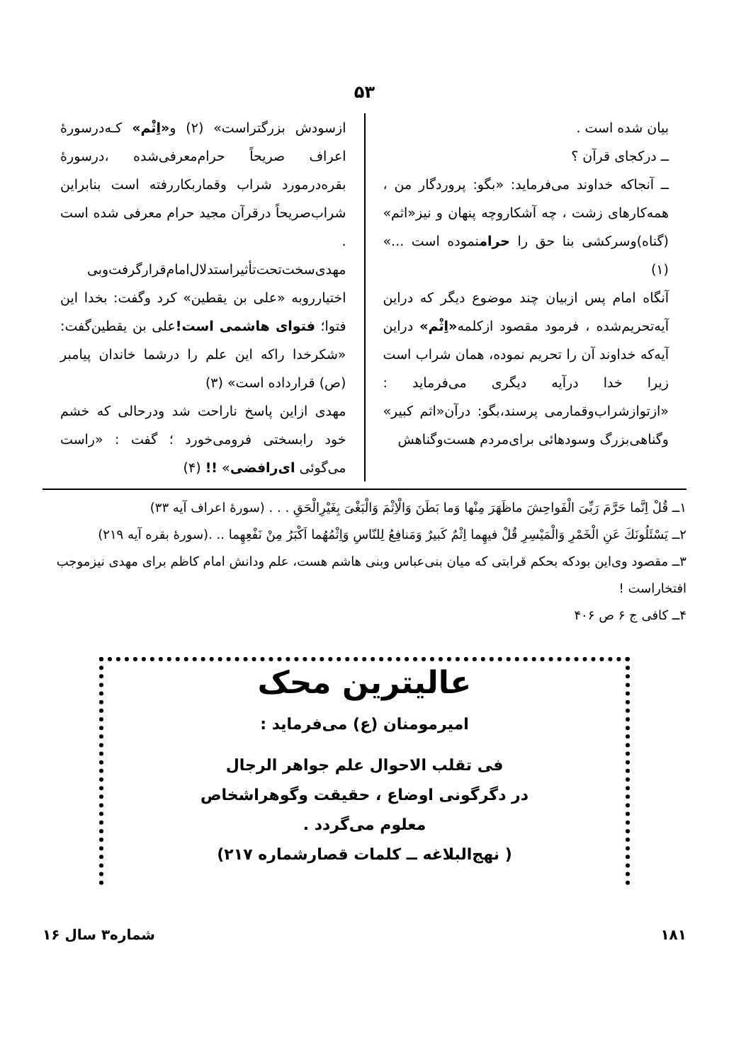۵۳
بیان شده است .
ــ درکجای قرآن ؟
ــ آنجاکه خداوند می‌فرماید: «بگو: پروردگار من ، همه‌کارهای زشت ، چه آشکاروچه پنهان و نیز«اثم» (گناه)وسرکشی بنا حق را حرامنموده است ...» (۱)
آنگاه امام پس ازبیان چند موضوع دیگر که دراین آیه‌تحریم‌شده ، فرمود مقصود ازکلمه«اِثْم» دراین آیه‌که خداوند آن را تحریم نموده، همان شراب است زیرا خدا درآیه دیگری می‌فرماید : «ازتوازشراب‌وقمارمی پرسند،بگو: درآن«اثم کبیر» وگناهی‌بزرگ وسودهائی برای‌مردم هست‌وگناهش
ازسودش بزرگتراست» (۲) و«اِثْم» کـه‌درسورهٔ اعراف صریحاً حرام‌معرفی‌شده ،درسورهٔ بقره‌درمورد شراب وقماربکاررفته است بنابراین شراب‌صریحاً درقرآن مجید حرام معرفی شده است .
مهدی‌سخت‌تحت‌تأثیراستدلال‌امام‌قرارگرفت‌وبی اختیارروبه «علی بن یقطین» کرد وگفت: بخدا این فتوا؛ فتوای هاشمی است!علی بن یقطین‌گفت: «شکرخدا راکه این علم را درشما خاندان پیامبر (ص) قرارداده است» (۳)
مهدی ازاین پاسخ ناراحت شد ودرحالی که خشم خود رابسختی فرومی‌خورد ؛ گفت : «راست می‌گوئی ای‌رافضی» !! (۴)
۱ــ قُلْ اِنَّما حَرَّمَ رَبِّیَ الْفَواحِشَ ماظَهَرَ مِنْها وَما بَطَنَ وَالْاِثْمَ وَالْبَغْیَ بِغَیْرِالْحَقِ . . . (سورهٔ اعراف آیه ۳۳)
۲ــ یَسْئَلُونَكَ عَنِ الْخَمْرِ وَالْمَیْسِرِ قُلْ فیهِما اِثْمٌ كَبیرٌ وَمَنافِعُ لِلنّاسِ وَاِثْمُهُما اَكْبَرُ مِنْ نَفْعِهِما .. .(سورهٔ بقره آیه ۲۱۹)
۳ــ مقصود وی‌این بودکه بحکم قرابتی که میان بنی‌عباس وبنی هاشم هست، علم ودانش امام کاظم برای مهدی نیزموجب افتخاراست !
۴ــ کافی ج ۶ ص ۴۰۶
عالیترین محک
امیرمومنان (ع) می‌فرماید :
فی تقلب الاحوال علم جواهر الرجال
در دگرگونی اوضاع ، حقیقت وگوهراشخاص
معلوم می‌گردد .
( نهج‌البلاغه ــ کلمات قصارشماره ۲۱۷)
۱۸۱ شماره۳ سال ۱۶